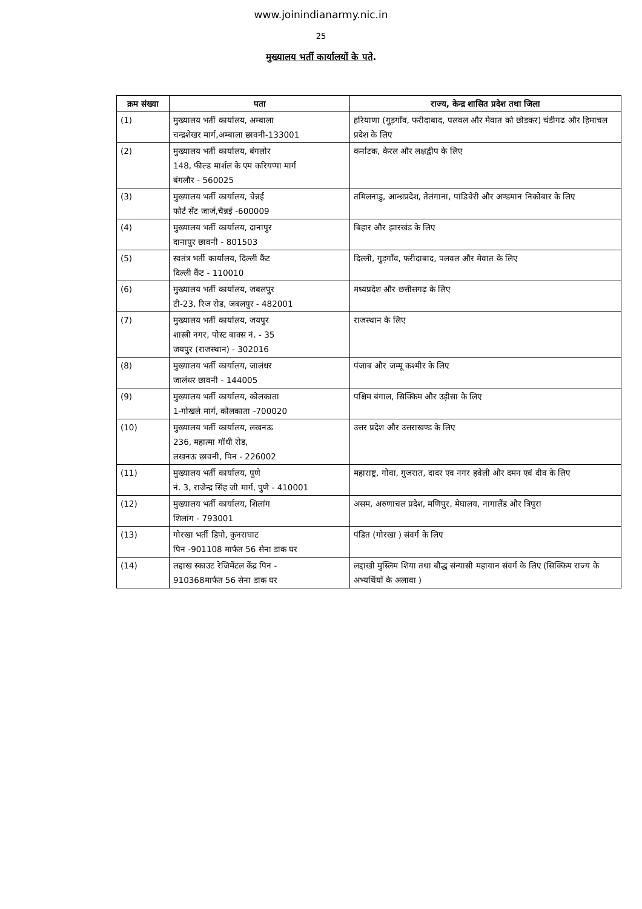www.joinindianarmy.nic.in
25
मुख्यालय भर्ती कार्यालयों के पते.
| क्रम संख्या | पता | राज्य, केन्द्र शासित प्रदेश तथा जिला |
| --- | --- | --- |
| (1) | मुख्यालय भर्ती कार्यालय, अम्बाला चन्द्रशेखर मार्ग,अम्बाला छावनी-133001 | हरियाणा (गुड़गाँव, फरीदाबाद, पलवल और मेवात को छोडकर) चंडीगढ और हिमाचल प्रदेश के लिए |
| (2) | मुख्यालय भर्ती कार्यालय, बंगलोर 148, फील्ड मार्शल के एम करियप्पा मार्ग बंगलौर - 560025 | कर्नाटक, केरल और लक्षद्वीप के लिए |
| (3) | मुख्यालय भर्ती कार्यालय, चेन्नई फोर्ट सेंट जार्ज,चैन्नई -600009 | तमिलनाडु, आन्ध्रप्रदेश, तेलंगाना, पांडिचेरी और अण्डमान निकोबार के लिए |
| (4) | मुख्यालय भर्ती कार्यालय, दानापुर दानापुर छावनी - 801503 | बिहार और झारखंड के लिए |
| (5) | स्वतंत्र भर्ती कार्यालय, दिल्ली कैंट दिल्ली कैंट - 110010 | दिल्ली, गुड़गाँव, फरीदाबाद, पलवल और मेवात के लिए |
| (6) | मुख्यालय भर्ती कार्यालय, जबलपुर टी-23, रिज रोड, जबलपुर - 482001 | मध्यप्रदेश और छत्तीसगढ़ के लिए |
| (7) | मुख्यालय भर्ती कार्यालय, जयपुर शास्त्री नगर, पोस्ट बाक्स नं. - 35 जयपुर (राजस्थान) - 302016 | राजस्थान के लिए |
| (8) | मुख्यालय भर्ती कार्यालय, जालंधर जालंधर छावनी - 144005 | पंजाब और जम्मू कश्मीर के लिए |
| (9) | मुख्यालय भर्ती कार्यालय, कोलकाता 1-गोखले मार्ग, कोलकाता -700020 | पश्चिम बंगाल, सिक्किम और उड़ीसा के लिए |
| (10) | मुख्यालय भर्ती कार्यालय, लखनऊ 236, महात्मा गॉधी रोड, लखनऊ छावनी, पिन - 226002 | उत्तर प्रदेश और उत्तराखण्ड के लिए |
| (11) | मुख्यालय भर्ती कार्यालय, पुणे नं. 3, राजेन्द्र सिंह जी मार्ग, पुणे - 410001 | महाराष्ट्र, गोवा, गुजरात, दादर एव नगर हवेली और दमन एवं दीव के लिए |
| (12) | मुख्यालय भर्ती कार्यालय, शिलांग शिलांग - 793001 | असम, अरुणाचल प्रदेश, मणिपुर, मेघालय, नागालैंड और त्रिपुरा |
| (13) | गोरखा भर्ती डिपो, कुनराघाट पिन -901108 मार्फत 56 सेना डाक घर | पंडित (गोरखा ) संवर्ग के लिए |
| (14) | लद्दाख स्काउट रेजिमेंटल केंद्र पिन - 910368मार्फत 56 सेना डाक घर | लद्दाखी मुस्लिम शिया तथा बौद्ध संन्यासी महायान संवर्ग के लिए (सिक्किम राज्य के अभ्यर्थियों के अलावा ) |